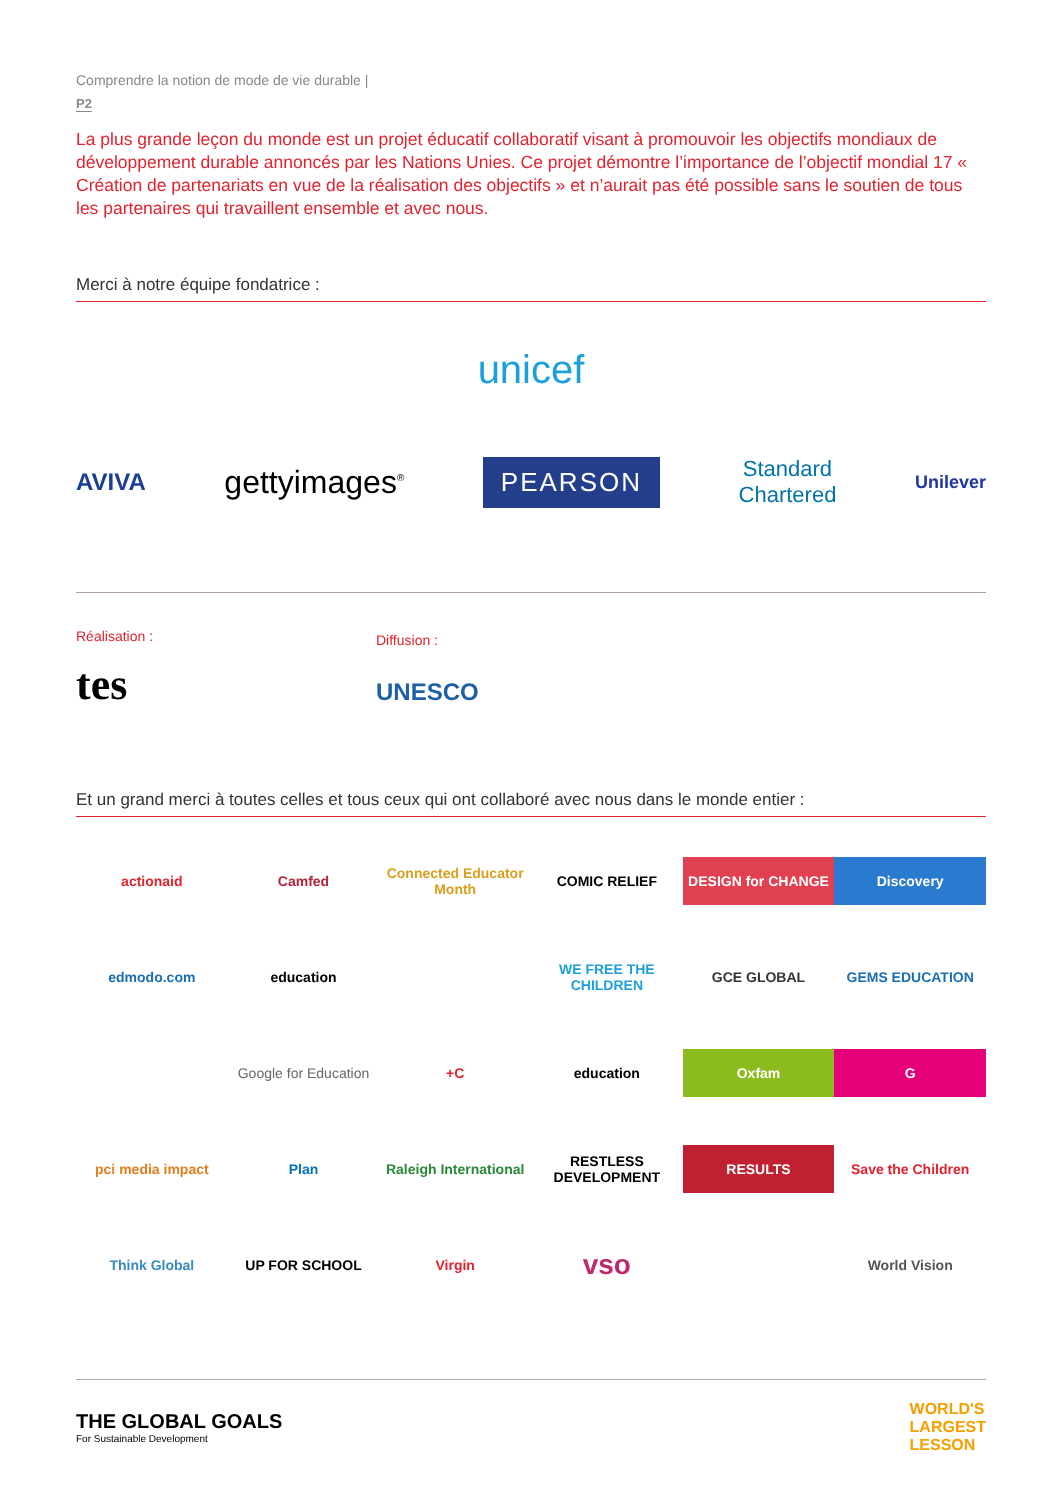Comprendre la notion de mode de vie durable |
P2
La plus grande leçon du monde est un projet éducatif collaboratif visant à promouvoir les objectifs mondiaux de développement durable annoncés par les Nations Unies. Ce projet démontre l’importance de l’objectif mondial 17 « Création de partenariats en vue de la réalisation des objectifs » et n’aurait pas été possible sans le soutien de tous les partenaires qui travaillent ensemble et avec nous.
Merci à notre équipe fondatrice :
unicef
AVIVA
gettyimages<sup>®</sup>
PEARSON
Standard
Chartered
Unilever
Réalisation :
tes
Diffusion :
UNESCO
Et un grand merci à toutes celles et tous ceux qui ont collaboré avec nous dans le monde entier :
actionaid
Camfed
Connected Educator Month
COMIC RELIEF
DESIGN for CHANGE
Discovery
edmodo.com
education
WE FREE THE CHILDREN
GCE GLOBAL
GEMS EDUCATION
Google for Education
+C
education
Oxfam
G
pci media impact
Plan
Raleigh International
RESTLESS DEVELOPMENT
RESULTS
Save the Children
Think Global
UP FOR SCHOOL
Virgin
vso
World Vision
THE GLOBAL GOALS
For Sustainable Development
WORLD'S
LARGEST
LESSON